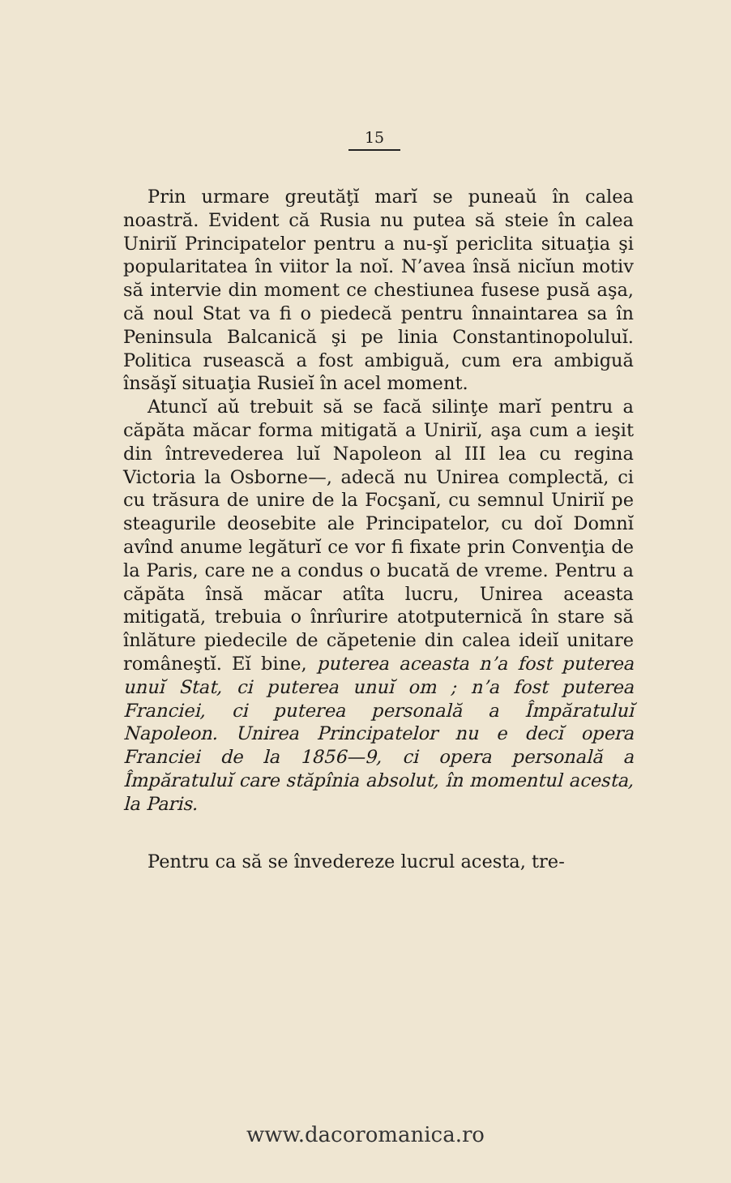15
Prin urmare greutăţĭ marĭ se puneaŭ în calea noastră. Evident că Rusia nu putea să steie în calea Uniriĭ Principatelor pentru a nu-şĭ periclita situaţia şi popularitatea în viitor la noĭ. N’avea însă nicĭun motiv să intervie din moment ce chestiunea fusese pusă aşa, că noul Stat va fi o piedecă pentru înnaintarea sa în Peninsula Balcanică şi pe linia Constantinopoluluĭ. Politica rusească a fost ambiguă, cum era ambiguă însăşĭ situaţia Rusieĭ în acel moment.
Atuncĭ aŭ trebuit să se facă silinţe marĭ pentru a căpăta măcar forma mitigată a Uniriĭ, aşa cum a ieşit din întrevederea luĭ Napoleon al III lea cu regina Victoria la Osborne—, adecă nu Unirea complectă, ci cu trăsura de unire de la Focşanĭ, cu semnul Uniriĭ pe steagurile deosebite ale Principatelor, cu doĭ Domnĭ avînd anume legăturĭ ce vor fi fixate prin Convenţia de la Paris, care ne a condus o bucată de vreme. Pentru a căpăta însă măcar atîta lucru, Unirea aceasta mitigată, trebuia o înrîurire atotputernică în stare să înlăture piedecile de căpetenie din calea ideiĭ unitare româneştĭ. Eĭ bine, puterea aceasta n’a fost puterea unuĭ Stat, ci puterea unuĭ om ; n’a fost puterea Franciei, ci puterea personală a Împăratuluĭ Napoleon. Unirea Principatelor nu e decĭ opera Franciei de la 1856—9, ci opera personală a Împăratuluĭ care stăpînia absolut, în momentul acesta, la Paris.
Pentru ca să se învedereze lucrul acesta, tre-
www.dacoromanica.ro